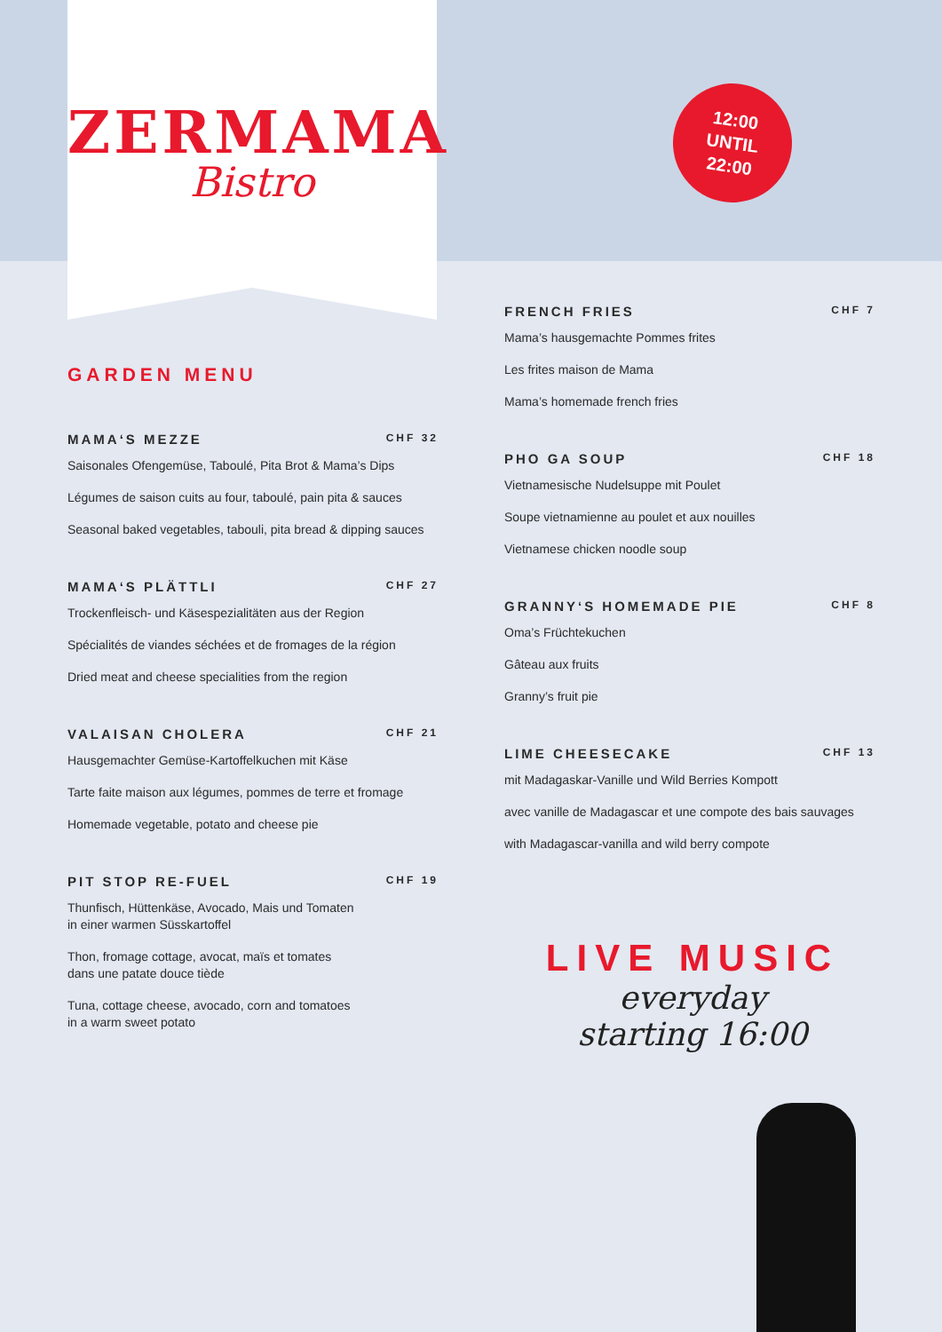ZERMAMA
Bistro
12:00
UNTIL
22:00
GARDEN MENU
MAMA‘S MEZZE CHF 32
Saisonales Ofengemüse, Taboulé, Pita Brot & Mama’s Dips
Légumes de saison cuits au four, taboulé, pain pita & sauces
Seasonal baked vegetables, tabouli, pita bread & dipping sauces
MAMA‘S PLÄTTLI CHF 27
Trockenfleisch- und Käsespezialitäten aus der Region
Spécialités de viandes séchées et de fromages de la région
Dried meat and cheese specialities from the region
VALAISAN CHOLERA CHF 21
Hausgemachter Gemüse-Kartoffelkuchen mit Käse
Tarte faite maison aux légumes, pommes de terre et fromage
Homemade vegetable, potato and cheese pie
PIT STOP RE-FUEL CHF 19
Thunfisch, Hüttenkäse, Avocado, Mais und Tomaten
in einer warmen Süsskartoffel
Thon, fromage cottage, avocat, maïs et tomates
dans une patate douce tiède
Tuna, cottage cheese, avocado, corn and tomatoes
in a warm sweet potato
FRENCH FRIES CHF 7
Mama’s hausgemachte Pommes frites
Les frites maison de Mama
Mama’s homemade french fries
PHO GA SOUP CHF 18
Vietnamesische Nudelsuppe mit Poulet
Soupe vietnamienne au poulet et aux nouilles
Vietnamese chicken noodle soup
GRANNY‘S HOMEMADE PIE CHF 8
Oma’s Früchtekuchen
Gâteau aux fruits
Granny’s fruit pie
LIME CHEESECAKE CHF 13
mit Madagaskar-Vanille und Wild Berries Kompott
avec vanille de Madagascar et une compote des bais sauvages
with Madagascar-vanilla and wild berry compote
LIVE MUSIC
everyday
starting 16:00